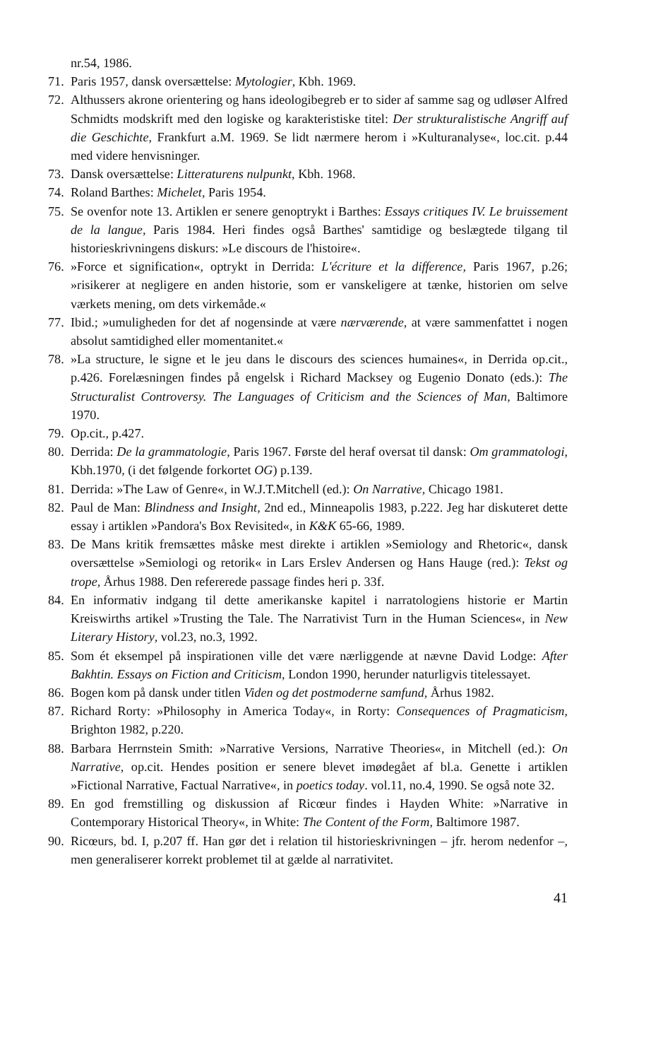nr.54, 1986.
71. Paris 1957, dansk oversættelse: Mytologier, Kbh. 1969.
72. Althussers akrone orientering og hans ideologibegreb er to sider af samme sag og udløser Alfred Schmidts modskrift med den logiske og karakteristiske titel: Der strukturalistische Angriff auf die Geschichte, Frankfurt a.M. 1969. Se lidt nærmere herom i »Kulturanalyse«, loc.cit. p.44 med videre henvisninger.
73. Dansk oversættelse: Litteraturens nulpunkt, Kbh. 1968.
74. Roland Barthes: Michelet, Paris 1954.
75. Se ovenfor note 13. Artiklen er senere genoptrykt i Barthes: Essays critiques IV. Le bruissement de la langue, Paris 1984. Heri findes også Barthes' samtidige og beslægtede tilgang til historieskrivningens diskurs: »Le discours de l'histoire«.
76. »Force et signification«, optrykt in Derrida: L'écriture et la difference, Paris 1967, p.26; »risikerer at negligere en anden historie, som er vanskeligere at tænke, historien om selve værkets mening, om dets virkemåde.«
77. Ibid.; »umuligheden for det af nogensinde at være nærværende, at være sammenfattet i nogen absolut samtidighed eller momentanitet.«
78. »La structure, le signe et le jeu dans le discours des sciences humaines«, in Derrida op.cit., p.426. Forelæsningen findes på engelsk i Richard Macksey og Eugenio Donato (eds.): The Structuralist Controversy. The Languages of Criticism and the Sciences of Man, Baltimore 1970.
79. Op.cit., p.427.
80. Derrida: De la grammatologie, Paris 1967. Første del heraf oversat til dansk: Om grammatologi, Kbh.1970, (i det følgende forkortet OG) p.139.
81. Derrida: »The Law of Genre«, in W.J.T.Mitchell (ed.): On Narrative, Chicago 1981.
82. Paul de Man: Blindness and Insight, 2nd ed., Minneapolis 1983, p.222. Jeg har diskuteret dette essay i artiklen »Pandora's Box Revisited«, in K&K 65-66, 1989.
83. De Mans kritik fremsættes måske mest direkte i artiklen »Semiology and Rhetoric«, dansk oversættelse »Semiologi og retorik« in Lars Erslev Andersen og Hans Hauge (red.): Tekst og trope, Århus 1988. Den refererede passage findes heri p. 33f.
84. En informativ indgang til dette amerikanske kapitel i narratologiens historie er Martin Kreiswirths artikel »Trusting the Tale. The Narrativist Turn in the Human Sciences«, in New Literary History, vol.23, no.3, 1992.
85. Som ét eksempel på inspirationen ville det være nærliggende at nævne David Lodge: After Bakhtin. Essays on Fiction and Criticism, London 1990, herunder naturligvis titelessayet.
86. Bogen kom på dansk under titlen Viden og det postmoderne samfund, Århus 1982.
87. Richard Rorty: »Philosophy in America Today«, in Rorty: Consequences of Pragmaticism, Brighton 1982, p.220.
88. Barbara Herrnstein Smith: »Narrative Versions, Narrative Theories«, in Mitchell (ed.): On Narrative, op.cit. Hendes position er senere blevet imødegået af bl.a. Genette i artiklen »Fictional Narrative, Factual Narrative«, in poetics today. vol.11, no.4, 1990. Se også note 32.
89. En god fremstilling og diskussion af Ricœur findes i Hayden White: »Narrative in Contemporary Historical Theory«, in White: The Content of the Form, Baltimore 1987.
90. Ricœurs, bd. I, p.207 ff. Han gør det i relation til historieskrivningen – jfr. herom nedenfor –, men generaliserer korrekt problemet til at gælde al narrativitet.
41